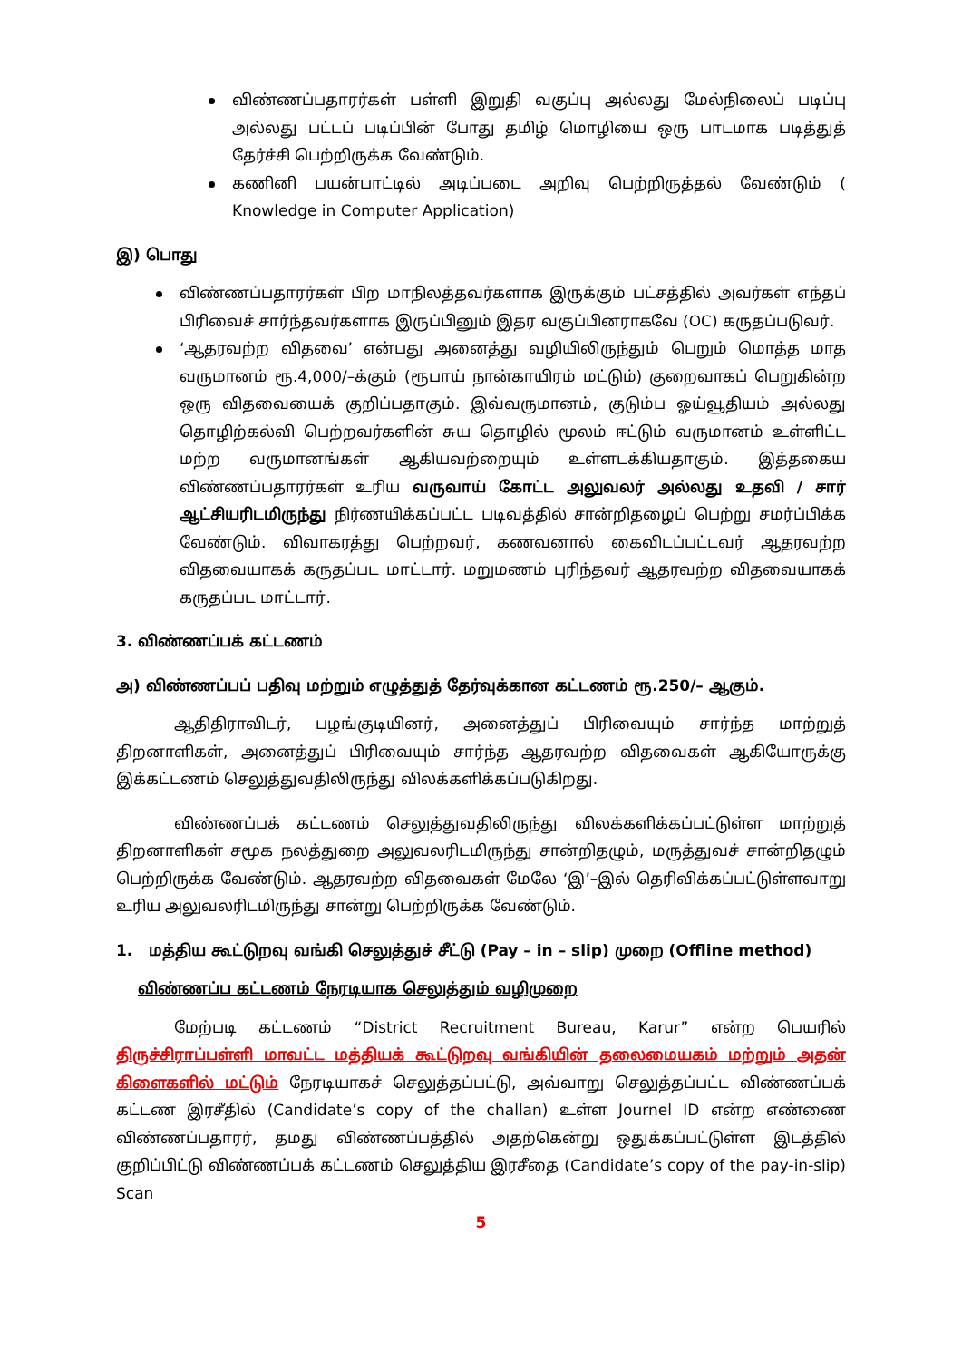விண்ணப்பதாரர்கள் பள்ளி இறுதி வகுப்பு அல்லது மேல்நிலைப் படிப்பு அல்லது பட்டப் படிப்பின் போது தமிழ் மொழியை ஒரு பாடமாக படித்துத் தேர்ச்சி பெற்றிருக்க வேண்டும்.
கணினி பயன்பாட்டில் அடிப்படை அறிவு பெற்றிருத்தல் வேண்டும் ( Knowledge in Computer Application)
இ) பொது
விண்ணப்பதாரர்கள் பிற மாநிலத்தவர்களாக இருக்கும் பட்சத்தில் அவர்கள் எந்தப் பிரிவைச் சார்ந்தவர்களாக இருப்பினும் இதர வகுப்பினராகவே (OC) கருதப்படுவர்.
‘ஆதரவற்ற விதவை’ என்பது அனைத்து வழியிலிருந்தும் பெறும் மொத்த மாத வருமானம் ரூ.4,000/–க்கும் (ரூபாய் நான்காயிரம் மட்டும்) குறைவாகப் பெறுகின்ற ஒரு விதவையைக் குறிப்பதாகும். இவ்வருமானம், குடும்ப ஓய்வூதியம் அல்லது தொழிற்கல்வி பெற்றவர்களின் சுய தொழில் மூலம் ஈட்டும் வருமானம் உள்ளிட்ட மற்ற வருமானங்கள் ஆகியவற்றையும் உள்ளடக்கியதாகும். இத்தகைய விண்ணப்பதாரர்கள் உரிய வருவாய் கோட்ட அலுவலர் அல்லது உதவி / சார் ஆட்சியரிடமிருந்து நிர்ணயிக்கப்பட்ட படிவத்தில் சான்றிதழைப் பெற்று சமர்ப்பிக்க வேண்டும். விவாகரத்து பெற்றவர், கணவனால் கைவிடப்பட்டவர் ஆதரவற்ற விதவையாகக் கருதப்பட மாட்டார். மறுமணம் புரிந்தவர் ஆதரவற்ற விதவையாகக் கருதப்பட மாட்டார்.
3. விண்ணப்பக் கட்டணம்
அ) விண்ணப்பப் பதிவு மற்றும் எழுத்துத் தேர்வுக்கான கட்டணம் ரூ.250/– ஆகும்.
ஆதிதிராவிடர், பழங்குடியினர், அனைத்துப் பிரிவையும் சார்ந்த மாற்றுத் திறனாளிகள், அனைத்துப் பிரிவையும் சார்ந்த ஆதரவற்ற விதவைகள் ஆகியோருக்கு இக்கட்டணம் செலுத்துவதிலிருந்து விலக்களிக்கப்படுகிறது.
விண்ணப்பக் கட்டணம் செலுத்துவதிலிருந்து விலக்களிக்கப்பட்டுள்ள மாற்றுத் திறனாளிகள் சமூக நலத்துறை அலுவலரிடமிருந்து சான்றிதழும், மருத்துவச் சான்றிதழும் பெற்றிருக்க வேண்டும். ஆதரவற்ற விதவைகள் மேலே ‘இ’–இல் தெரிவிக்கப்பட்டுள்ளவாறு உரிய அலுவலரிடமிருந்து சான்று பெற்றிருக்க வேண்டும்.
1. மத்திய கூட்டுறவு வங்கி செலுத்துச் சீட்டு (Pay – in – slip) முறை (Offline method)
விண்ணப்ப கட்டணம் நேரடியாக செலுத்தும் வழிமுறை
மேற்படி கட்டணம் “District Recruitment Bureau, Karur” என்ற பெயரில் திருச்சிராப்பள்ளி மாவட்ட மத்தியக் கூட்டுறவு வங்கியின் தலைமையகம் மற்றும் அதன் கிளைகளில் மட்டும் நேரடியாகச் செலுத்தப்பட்டு, அவ்வாறு செலுத்தப்பட்ட விண்ணப்பக் கட்டண இரசீதில் (Candidate’s copy of the challan) உள்ள Journel ID என்ற எண்ணை விண்ணப்பதாரர், தமது விண்ணப்பத்தில் அதற்கென்று ஒதுக்கப்பட்டுள்ள இடத்தில் குறிப்பிட்டு விண்ணப்பக் கட்டணம் செலுத்திய இரசீதை (Candidate’s copy of the pay-in-slip) Scan
5